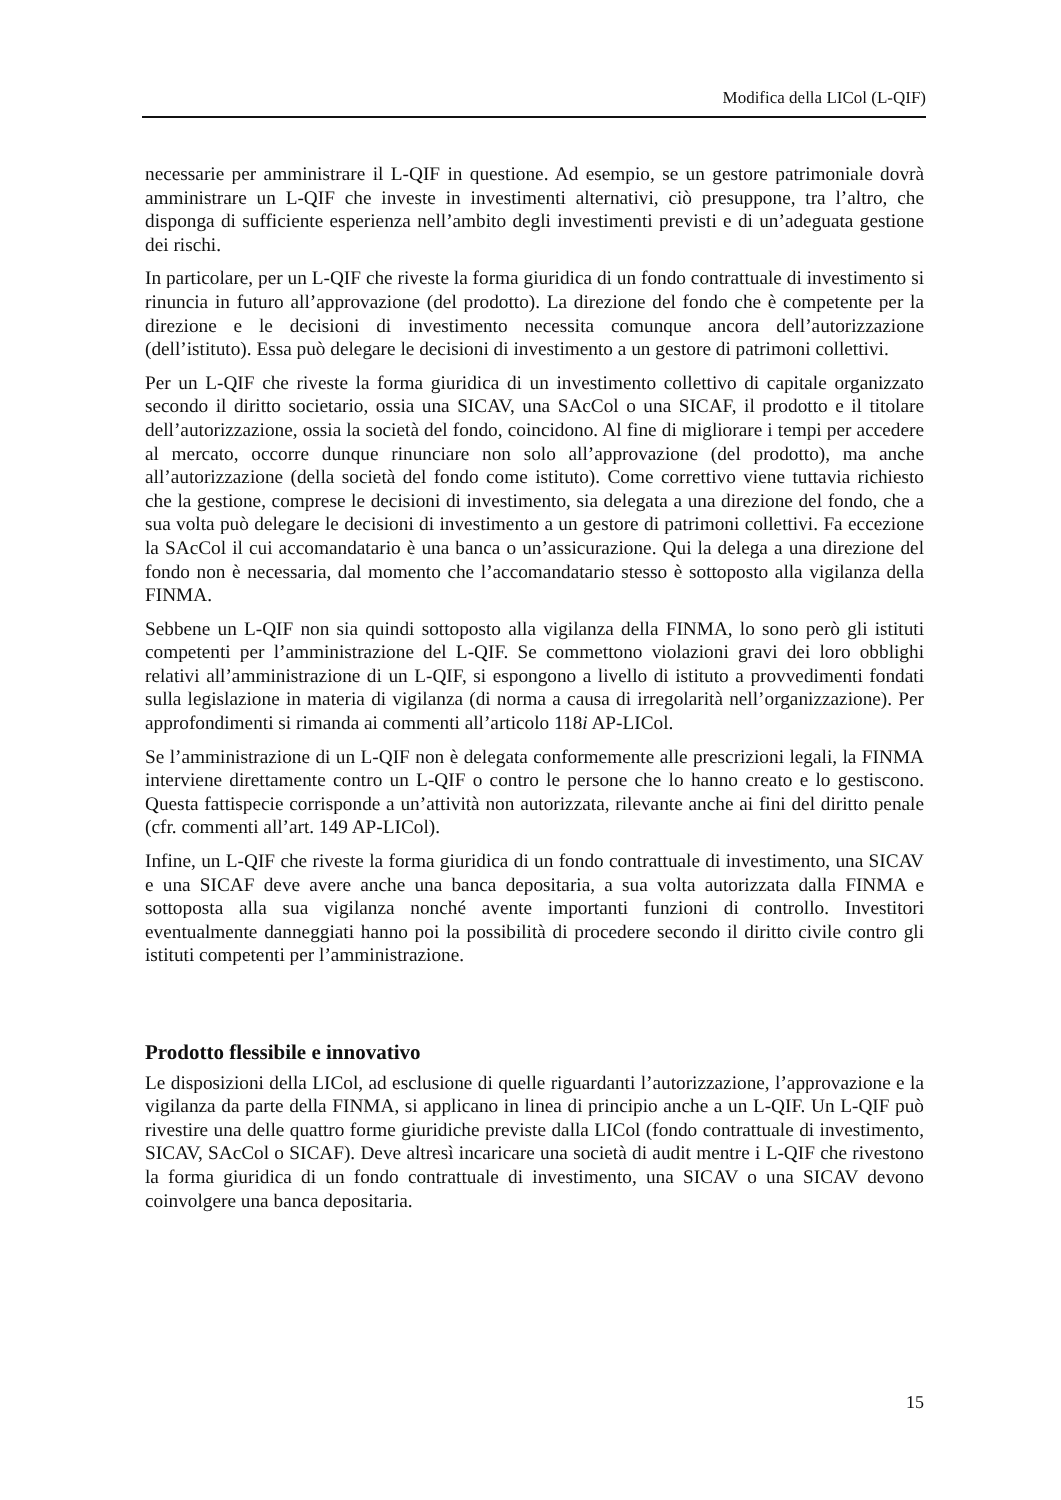Modifica della LICol (L-QIF)
necessarie per amministrare il L-QIF in questione. Ad esempio, se un gestore patrimoniale dovrà amministrare un L-QIF che investe in investimenti alternativi, ciò presuppone, tra l’altro, che disponga di sufficiente esperienza nell’ambito degli investimenti previsti e di un’adeguata gestione dei rischi.
In particolare, per un L-QIF che riveste la forma giuridica di un fondo contrattuale di investimento si rinuncia in futuro all’approvazione (del prodotto). La direzione del fondo che è competente per la direzione e le decisioni di investimento necessita comunque ancora dell’autorizzazione (dell’istituto). Essa può delegare le decisioni di investimento a un gestore di patrimoni collettivi.
Per un L-QIF che riveste la forma giuridica di un investimento collettivo di capitale organizzato secondo il diritto societario, ossia una SICAV, una SAcCol o una SICAF, il prodotto e il titolare dell’autorizzazione, ossia la società del fondo, coincidono. Al fine di migliorare i tempi per accedere al mercato, occorre dunque rinunciare non solo all’approvazione (del prodotto), ma anche all’autorizzazione (della società del fondo come istituto). Come correttivo viene tuttavia richiesto che la gestione, comprese le decisioni di investimento, sia delegata a una direzione del fondo, che a sua volta può delegare le decisioni di investimento a un gestore di patrimoni collettivi. Fa eccezione la SAcCol il cui accomandatario è una banca o un’assicurazione. Qui la delega a una direzione del fondo non è necessaria, dal momento che l’accomandatario stesso è sottoposto alla vigilanza della FINMA.
Sebbene un L-QIF non sia quindi sottoposto alla vigilanza della FINMA, lo sono però gli istituti competenti per l’amministrazione del L-QIF. Se commettono violazioni gravi dei loro obblighi relativi all’amministrazione di un L-QIF, si espongono a livello di istituto a provvedimenti fondati sulla legislazione in materia di vigilanza (di norma a causa di irregolarità nell’organizzazione). Per approfondimenti si rimanda ai commenti all’articolo 118i AP-LICol.
Se l’amministrazione di un L-QIF non è delegata conformemente alle prescrizioni legali, la FINMA interviene direttamente contro un L-QIF o contro le persone che lo hanno creato e lo gestiscono. Questa fattispecie corrisponde a un’attività non autorizzata, rilevante anche ai fini del diritto penale (cfr. commenti all’art. 149 AP-LICol).
Infine, un L-QIF che riveste la forma giuridica di un fondo contrattuale di investimento, una SICAV e una SICAF deve avere anche una banca depositaria, a sua volta autorizzata dalla FINMA e sottoposta alla sua vigilanza nonché avente importanti funzioni di controllo. Investitori eventualmente danneggiati hanno poi la possibilità di procedere secondo il diritto civile contro gli istituti competenti per l’amministrazione.
Prodotto flessibile e innovativo
Le disposizioni della LICol, ad esclusione di quelle riguardanti l’autorizzazione, l’approvazione e la vigilanza da parte della FINMA, si applicano in linea di principio anche a un L-QIF. Un L-QIF può rivestire una delle quattro forme giuridiche previste dalla LICol (fondo contrattuale di investimento, SICAV, SAcCol o SICAF). Deve altresì incaricare una società di audit mentre i L-QIF che rivestono la forma giuridica di un fondo contrattuale di investimento, una SICAV o una SICAV devono coinvolgere una banca depositaria.
15